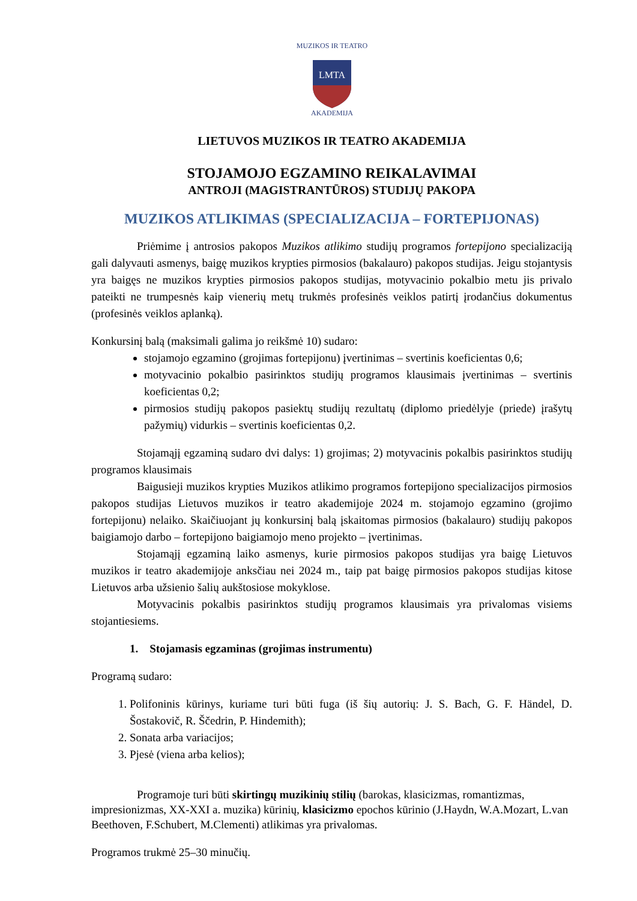MUZIKOS IR TEATRO
AKADEMIJA
LMTA
LIETUVOS MUZIKOS IR TEATRO AKADEMIJA
STOJAMOJO EGZAMINO REIKALAVIMAI
ANTROJI (MAGISTRANTŪROS) STUDIJŲ PAKOPA
MUZIKOS ATLIKIMAS (SPECIALIZACIJA – FORTEPIJONAS)
Priėmime į antrosios pakopos Muzikos atlikimo studijų programos fortepijono specializaciją gali dalyvauti asmenys, baigę muzikos krypties pirmosios (bakalauro) pakopos studijas. Jeigu stojantysis yra baigęs ne muzikos krypties pirmosios pakopos studijas, motyvacinio pokalbio metu jis privalo pateikti ne trumpesnės kaip vienerių metų trukmės profesinės veiklos patirtį įrodančius dokumentus (profesinės veiklos aplanką).
Konkursinį balą (maksimali galima jo reikšmė 10) sudaro:
stojamojo egzamino (grojimas fortepijonu) įvertinimas – svertinis koeficientas 0,6;
motyvacinio pokalbio pasirinktos studijų programos klausimais įvertinimas – svertinis koeficientas 0,2;
pirmosios studijų pakopos pasiektų studijų rezultatų (diplomo priedėlyje (priede) įrašytų pažymių) vidurkis – svertinis koeficientas 0,2.
Stojamąjį egzaminą sudaro dvi dalys: 1) grojimas; 2) motyvacinis pokalbis pasirinktos studijų programos klausimais
Baigusieji muzikos krypties Muzikos atlikimo programos fortepijono specializacijos pirmosios pakopos studijas Lietuvos muzikos ir teatro akademijoje 2024 m. stojamojo egzamino (grojimo fortepijonu) nelaiko. Skaičiuojant jų konkursinį balą įskaitomas pirmosios (bakalauro) studijų pakopos baigiamojo darbo – fortepijono baigiamojo meno projekto – įvertinimas.
Stojamąjį egzaminą laiko asmenys, kurie pirmosios pakopos studijas yra baigę Lietuvos muzikos ir teatro akademijoje anksčiau nei 2024 m., taip pat baigę pirmosios pakopos studijas kitose Lietuvos arba užsienio šalių aukštosiose mokyklose.
Motyvacinis pokalbis pasirinktos studijų programos klausimais yra privalomas visiems stojantiesiems.
1. Stojamasis egzaminas (grojimas instrumentu)
Programą sudaro:
1. Polifoninis kūrinys, kuriame turi būti fuga (iš šių autorių: J. S. Bach, G. F. Händel, D. Šostakovič, R. Ščedrin, P. Hindemith);
2. Sonata arba variacijos;
3. Pjesė (viena arba kelios);
Programoje turi būti skirtingų muzikinių stilių (barokas, klasicizmas, romantizmas, impresionizmas, XX-XXI a. muzika) kūrinių, klasicizmo epochos kūrinio (J.Haydn, W.A.Mozart, L.van Beethoven, F.Schubert, M.Clementi) atlikimas yra privalomas.
Programos trukmė 25–30 minučių.